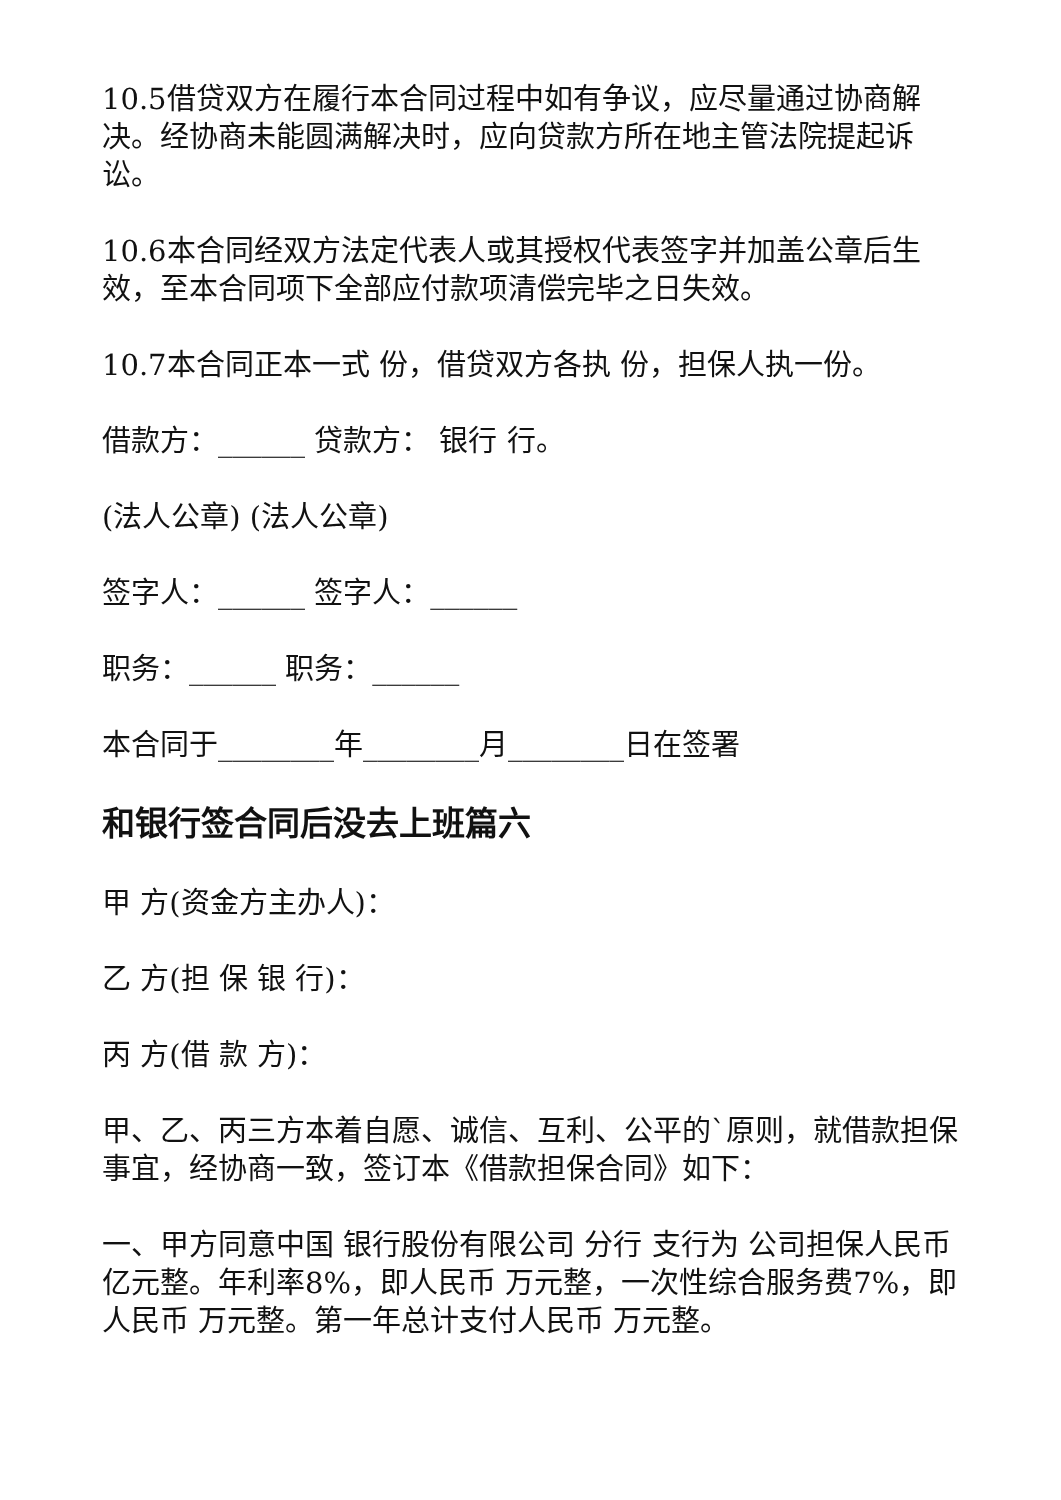10.5借贷双方在履行本合同过程中如有争议，应尽量通过协商解决。经协商未能圆满解决时，应向贷款方所在地主管法院提起诉讼。
10.6本合同经双方法定代表人或其授权代表签字并加盖公章后生效，至本合同项下全部应付款项清偿完毕之日失效。
10.7本合同正本一式 份，借贷双方各执 份，担保人执一份。
借款方：______ 贷款方： 银行 行。
(法人公章) (法人公章)
签字人：______ 签字人：______
职务：______ 职务：______
本合同于________年________月________日在签署
和银行签合同后没去上班篇六
甲 方(资金方主办人)：
乙 方(担 保 银 行)：
丙 方(借 款 方)：
甲、乙、丙三方本着自愿、诚信、互利、公平的`原则，就借款担保事宜，经协商一致，签订本《借款担保合同》如下：
一、甲方同意中国 银行股份有限公司 分行 支行为 公司担保人民币 亿元整。年利率8%，即人民币 万元整，一次性综合服务费7%，即人民币 万元整。第一年总计支付人民币 万元整。